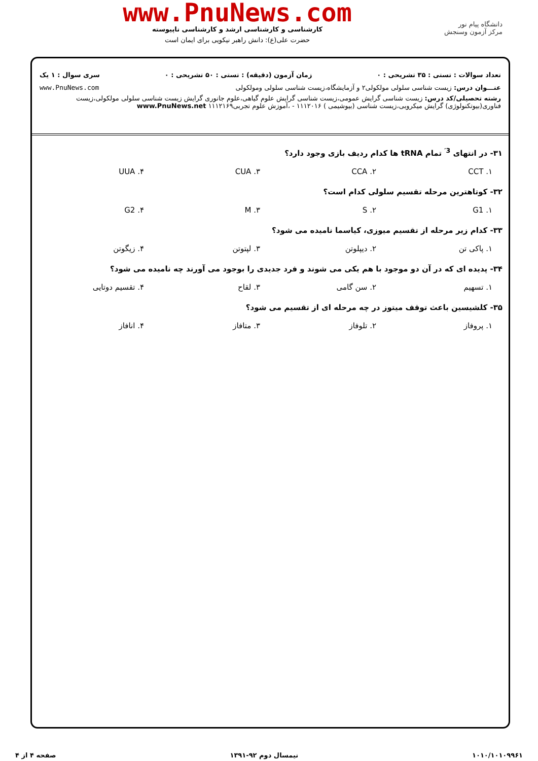دانشگاه پیام نور
مرکز آزمون وسنجش
www.PnuNews.com
کارشناسی و کارشناسی ارشد و کارشناسی ناپیوسته
حضرت علی(ع): دانش راهبر نیکویی برای ایمان است
تعداد سوالات : تستی : ۳۵ تشریحی : ۰ زمان آزمون (دقیقه) : تستی : ۵۰ تشریحی : ۰ سری سوال : ۱ یک
عنـــوان درس: زیست شناسی سلولی مولکولی۲ و آزمایشگاه،زیست شناسی سلولی ومولکولی www.PnuNews.com
رشته تحصیلی/کد درس: زیست شناسی گرایش عمومی،زیست شناسی گرایش علوم گیاهی،علوم جانوری گرایش زیست شناسی سلولی مولکولی،زیست فناوری(بیوتکنولوژی) گرایش میکروبی،زیست شناسی (بیوشیمی ) ۱۱۱۲۰۱۶ - ،آموزش علوم تجربی۱۱۱۲۱۶۹ www.PnuNews.net
۳۱- در انتهای <sup>3′</sup> تمام tRNA ها کدام ردیف بازی وجود دارد؟
۱. CCT ۲. CCA ۳. CUA ۴. UUA
۳۲- کوتاهترین مرحله تقسیم سلولی کدام است؟
۱. G1 ۲. S ۳. M ۴. G2
۳۳- کدام زیر مرحله از تقسیم میوزی، کیاسما نامیده می شود؟
۱. پاکی تن ۲. دیپلوتن ۳. لپتوتن ۴. زیگوتن
۳۴- پدیده ای که در آن دو موجود با هم یکی می شوند و فرد جدیدی را بوجود می آورند چه نامیده می شود؟
۱. تسهیم ۲. سن گامی ۳. لقاح ۴. تقسیم دوتایی
۳۵- کلشیسین باعث توقف میتوز در چه مرحله ای از تقسیم می شود؟
۱. پروفاز ۲. تلوفاز ۳. متافاز ۴. انافاز
۱۰۱۰/۱۰۱۰۹۹۶۱ نیمسال دوم ۹۲-۱۳۹۱ صفحه ۴ از ۴